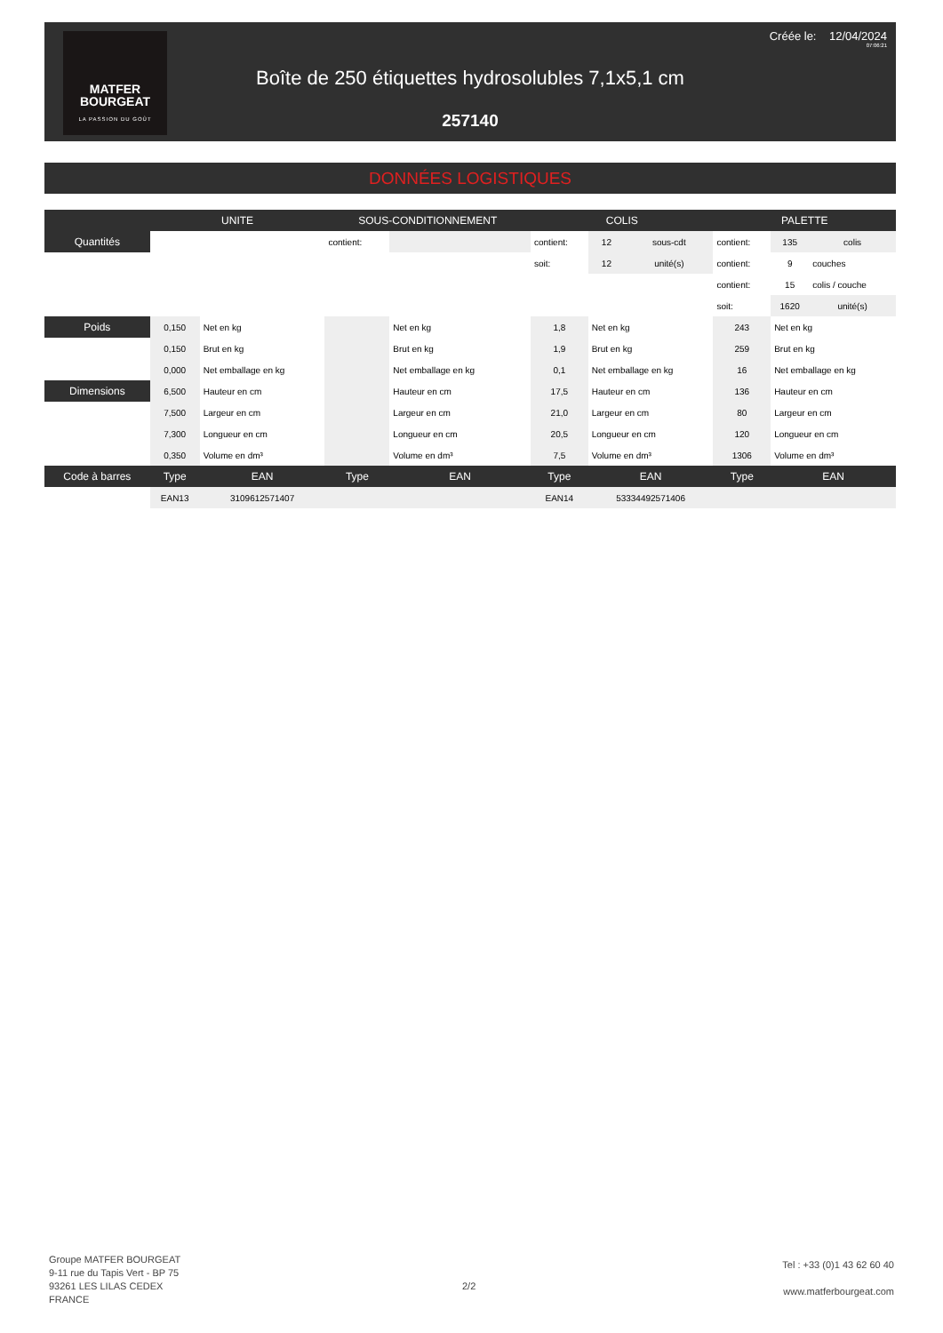MATFER
BOURGEAT
LA PASSION DU GOÛT
Créée le: 12/04/2024
07:06:21
Boîte de 250 étiquettes hydrosolubles 7,1x5,1 cm
257140
DONNÉES LOGISTIQUES
| | UNITE | | SOUS-CONDITIONNEMENT | | | COLIS | | | PALETTE | | |
| --- | --- | --- | --- | --- | --- | --- | --- | --- | --- | --- | --- |
| Quantités | | | contient: | | | contient: | 12 | sous-cdt | contient: | 135 | colis |
| | | | | | | soit: | 12 | unité(s) | contient: | 9 | couches |
| | | | | | | | | | contient: | 15 | colis / couche |
| | | | | | | | | | soit: | 1620 | unité(s) |
| Poids | 0,150 | Net en kg | | | Net en kg | 1,8 | Net en kg | | 243 | Net en kg | |
| | 0,150 | Brut en kg | | | Brut en kg | 1,9 | Brut en kg | | 259 | Brut en kg | |
| | 0,000 | Net emballage en kg | | | Net emballage en kg | 0,1 | Net emballage en kg | | 16 | Net emballage en kg | |
| Dimensions | 6,500 | Hauteur en cm | | | Hauteur en cm | 17,5 | Hauteur en cm | | 136 | Hauteur en cm | |
| | 7,500 | Largeur en cm | | | Largeur en cm | 21,0 | Largeur en cm | | 80 | Largeur en cm | |
| | 7,300 | Longueur en cm | | | Longueur en cm | 20,5 | Longueur en cm | | 120 | Longueur en cm | |
| | 0,350 | Volume en dm³ | | | Volume en dm³ | 7,5 | Volume en dm³ | | 1306 | Volume en dm³ | |
| Code à barres | Type | EAN | Type | | EAN | Type | EAN | | Type | EAN | |
| | EAN13 | 3109612571407 | | | | EAN14 | 53334492571406 | | | | |
Groupe MATFER BOURGEAT
9-11 rue du Tapis Vert - BP 75
93261 LES LILAS CEDEX
FRANCE
2/2
Tel : +33 (0)1 43 62 60 40
www.matferbourgeat.com